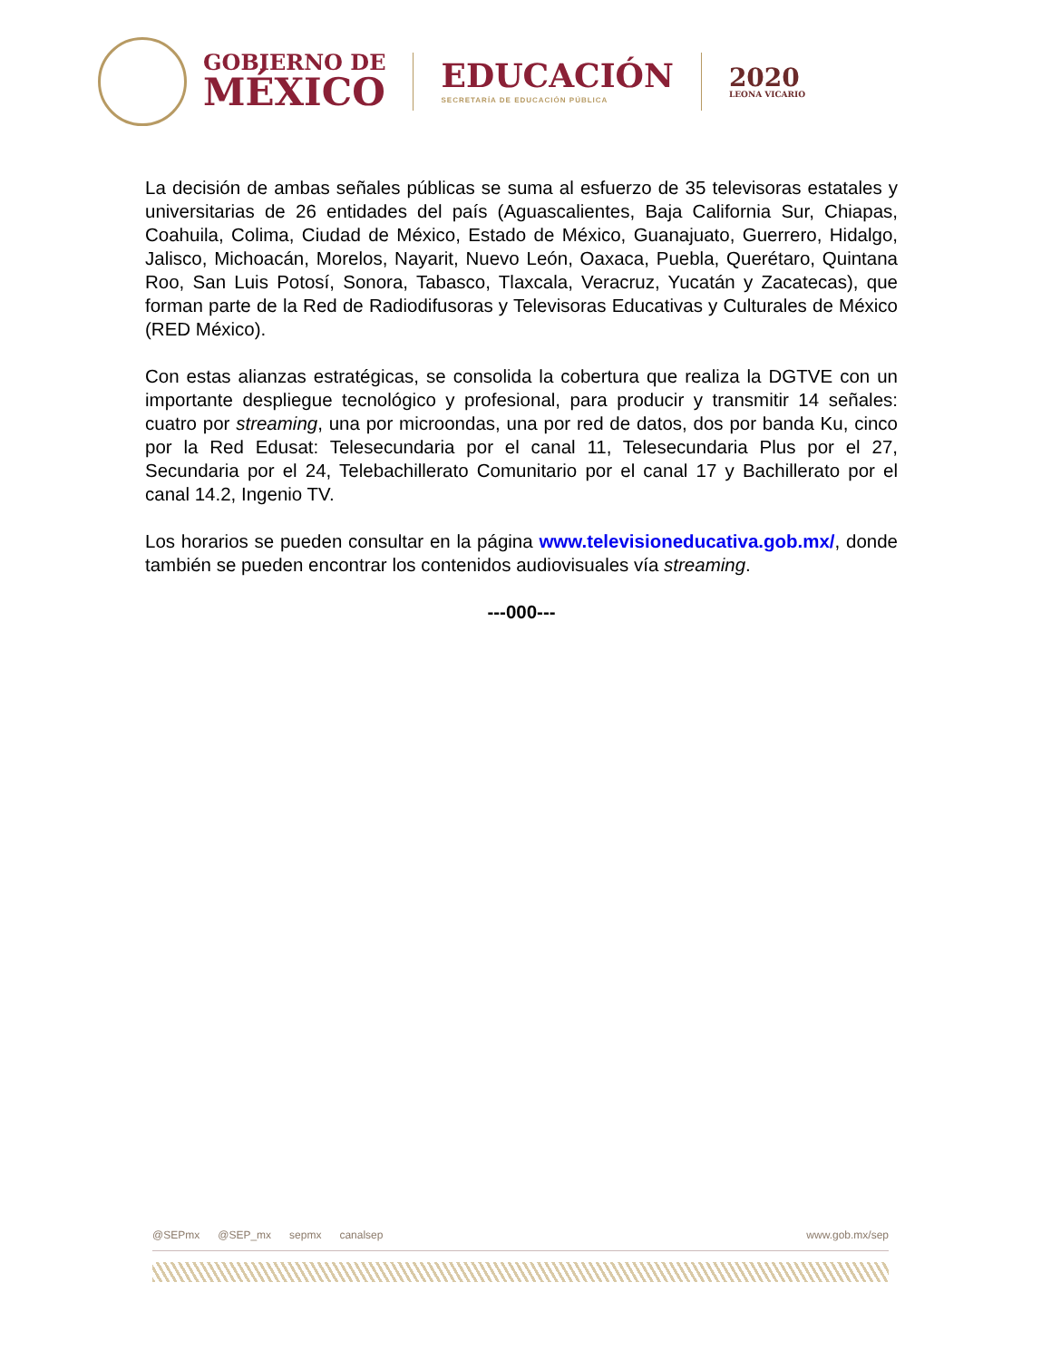GOBIERNO DE
MÉXICO
EDUCACIÓN
SECRETARÍA DE EDUCACIÓN PÚBLICA
2020
LEONA VICARIO
La decisión de ambas señales públicas se suma al esfuerzo de 35 televisoras estatales y universitarias de 26 entidades del país (Aguascalientes, Baja California Sur, Chiapas, Coahuila, Colima, Ciudad de México, Estado de México, Guanajuato, Guerrero, Hidalgo, Jalisco, Michoacán, Morelos, Nayarit, Nuevo León, Oaxaca, Puebla, Querétaro, Quintana Roo, San Luis Potosí, Sonora, Tabasco, Tlaxcala, Veracruz, Yucatán y Zacatecas), que forman parte de la Red de Radiodifusoras y Televisoras Educativas y Culturales de México (RED México).
Con estas alianzas estratégicas, se consolida la cobertura que realiza la DGTVE con un importante despliegue tecnológico y profesional, para producir y transmitir 14 señales: cuatro por streaming, una por microondas, una por red de datos, dos por banda Ku, cinco por la Red Edusat: Telesecundaria por el canal 11, Telesecundaria Plus por el 27, Secundaria por el 24, Telebachillerato Comunitario por el canal 17 y Bachillerato por el canal 14.2, Ingenio TV.
Los horarios se pueden consultar en la página www.televisioneducativa.gob.mx/, donde también se pueden encontrar los contenidos audiovisuales vía streaming.
---000---
@SEPmx @SEP_mx sepmx canalsep www.gob.mx/sep